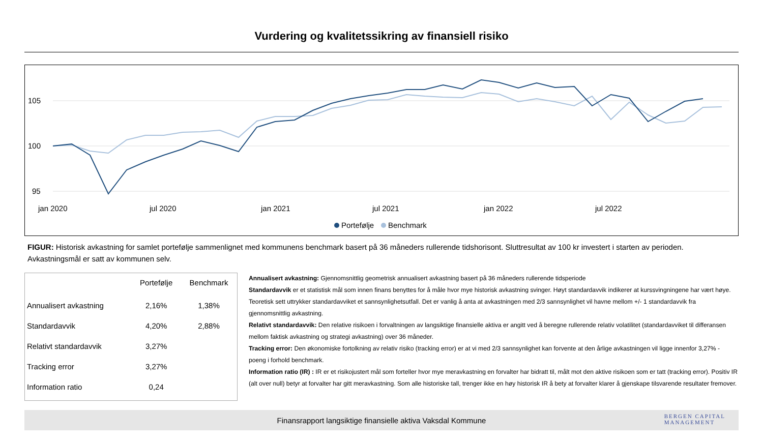Vurdering og kvalitetssikring av finansiell risiko
105
100
95
jan 2020
jul 2020
jan 2021
jul 2021
jan 2022
jul 2022
Portefølje
Benchmark
FIGUR: Historisk avkastning for samlet portefølje sammenlignet med kommunens benchmark basert på 36 måneders rullerende tidshorisont. Sluttresultat av 100 kr investert i starten av perioden. Avkastningsmål er satt av kommunen selv.
| | Portefølje | Benchmark |
| --- | --- | --- |
| Annualisert avkastning | 2,16% | 1,38% |
| Standardavvik | 4,20% | 2,88% |
| Relativt standardavvik | 3,27% | |
| Tracking error | 3,27% | |
| Information ratio | 0,24 | |
Annualisert avkastning: Gjennomsnittlig geometrisk annualisert avkastning basert på 36 måneders rullerende tidsperiode
Standardavvik er et statistisk mål som innen finans benyttes for å måle hvor mye historisk avkastning svinger. Høyt standardavvik indikerer at kurssvingningene har vært høye. Teoretisk sett uttrykker standardavviket et sannsynlighetsutfall. Det er vanlig å anta at avkastningen med 2/3 sannsynlighet vil havne mellom +/- 1 standardavvik fra gjennomsnittlig avkastning.
Relativt standardavvik: Den relative risikoen i forvaltningen av langsiktige finansielle aktiva er angitt ved å beregne rullerende relativ volatilitet (standardavviket til differansen mellom faktisk avkastning og strategi avkastning) over 36 måneder.
Tracking error: Den økonomiske fortolkning av relativ risiko (tracking error) er at vi med 2/3 sannsynlighet kan forvente at den årlige avkastningen vil ligge innenfor 3,27% - poeng i forhold benchmark.
Information ratio (IR) : IR er et risikojustert mål som forteller hvor mye meravkastning en forvalter har bidratt til, målt mot den aktive risikoen som er tatt (tracking error). Positiv IR (alt over null) betyr at forvalter har gitt meravkastning. Som alle historiske tall, trenger ikke en høy historisk IR å bety at forvalter klarer å gjenskape tilsvarende resultater fremover.
Finansrapport langsiktige finansielle aktiva Vaksdal Kommune
BERGEN CAPITAL
MANAGEMENT